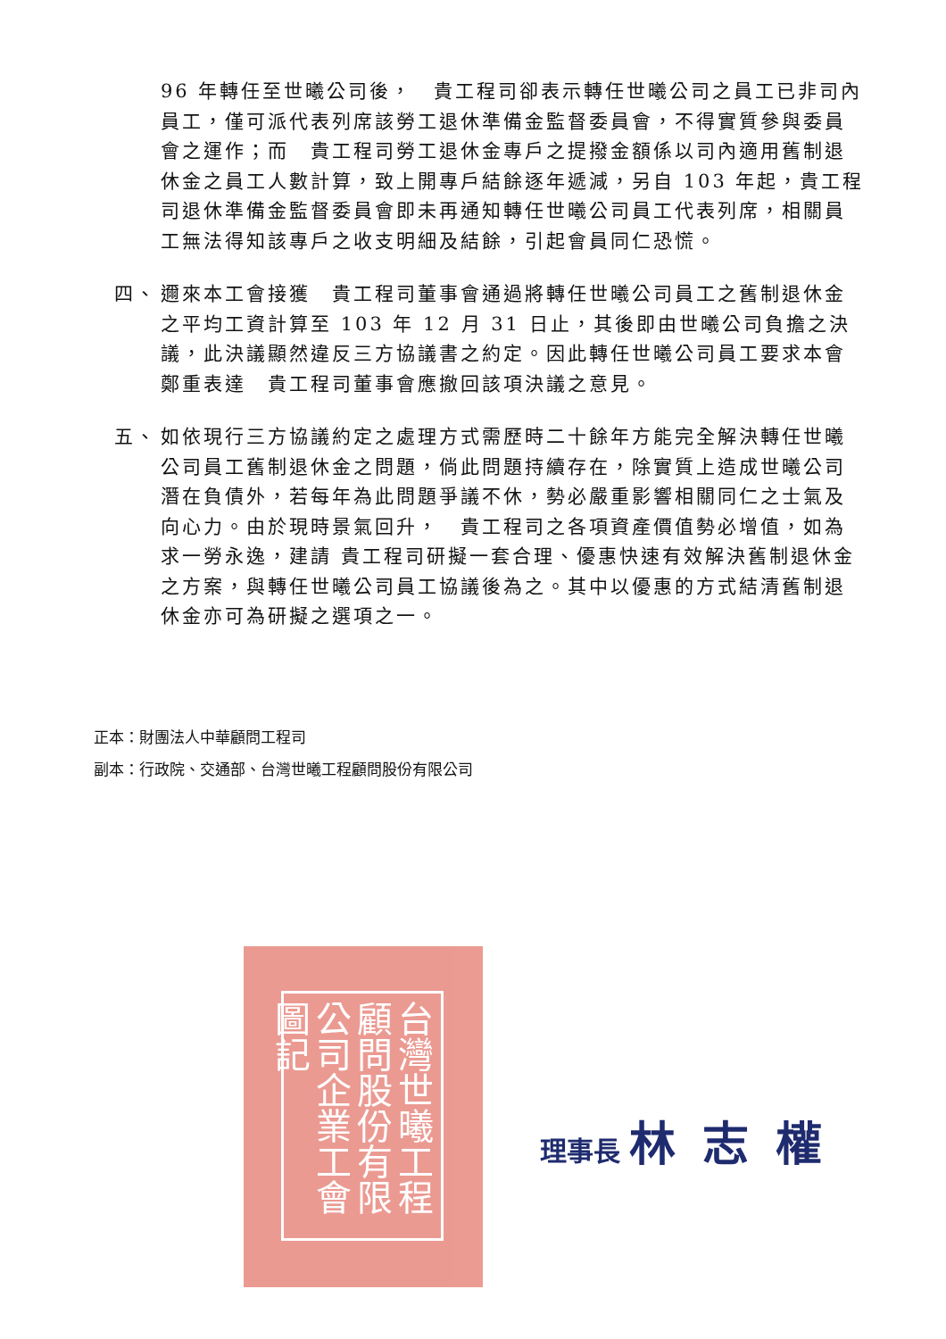96 年轉任至世曦公司後，　貴工程司卻表示轉任世曦公司之員工已非司內員工，僅可派代表列席該勞工退休準備金監督委員會，不得實質參與委員會之運作；而　貴工程司勞工退休金專戶之提撥金額係以司內適用舊制退休金之員工人數計算，致上開專戶結餘逐年遞減，另自 103 年起，貴工程司退休準備金監督委員會即未再通知轉任世曦公司員工代表列席，相關員工無法得知該專戶之收支明細及結餘，引起會員同仁恐慌。
四、 邇來本工會接獲　貴工程司董事會通過將轉任世曦公司員工之舊制退休金之平均工資計算至 103 年 12 月 31 日止，其後即由世曦公司負擔之決議，此決議顯然違反三方協議書之約定。因此轉任世曦公司員工要求本會鄭重表達　貴工程司董事會應撤回該項決議之意見。
五、 如依現行三方協議約定之處理方式需歷時二十餘年方能完全解決轉任世曦公司員工舊制退休金之問題，倘此問題持續存在，除實質上造成世曦公司潛在負債外，若每年為此問題爭議不休，勢必嚴重影響相關同仁之士氣及向心力。由於現時景氣回升，　貴工程司之各項資產價值勢必增值，如為求一勞永逸，建請 貴工程司研擬一套合理、優惠快速有效解決舊制退休金之方案，與轉任世曦公司員工協議後為之。其中以優惠的方式結清舊制退休金亦可為研擬之選項之一。
正本：財團法人中華顧問工程司
副本：行政院、交通部、台灣世曦工程顧問股份有限公司
台灣世曦工程顧問股份有限公司企業工會圖記
理事長 林志權